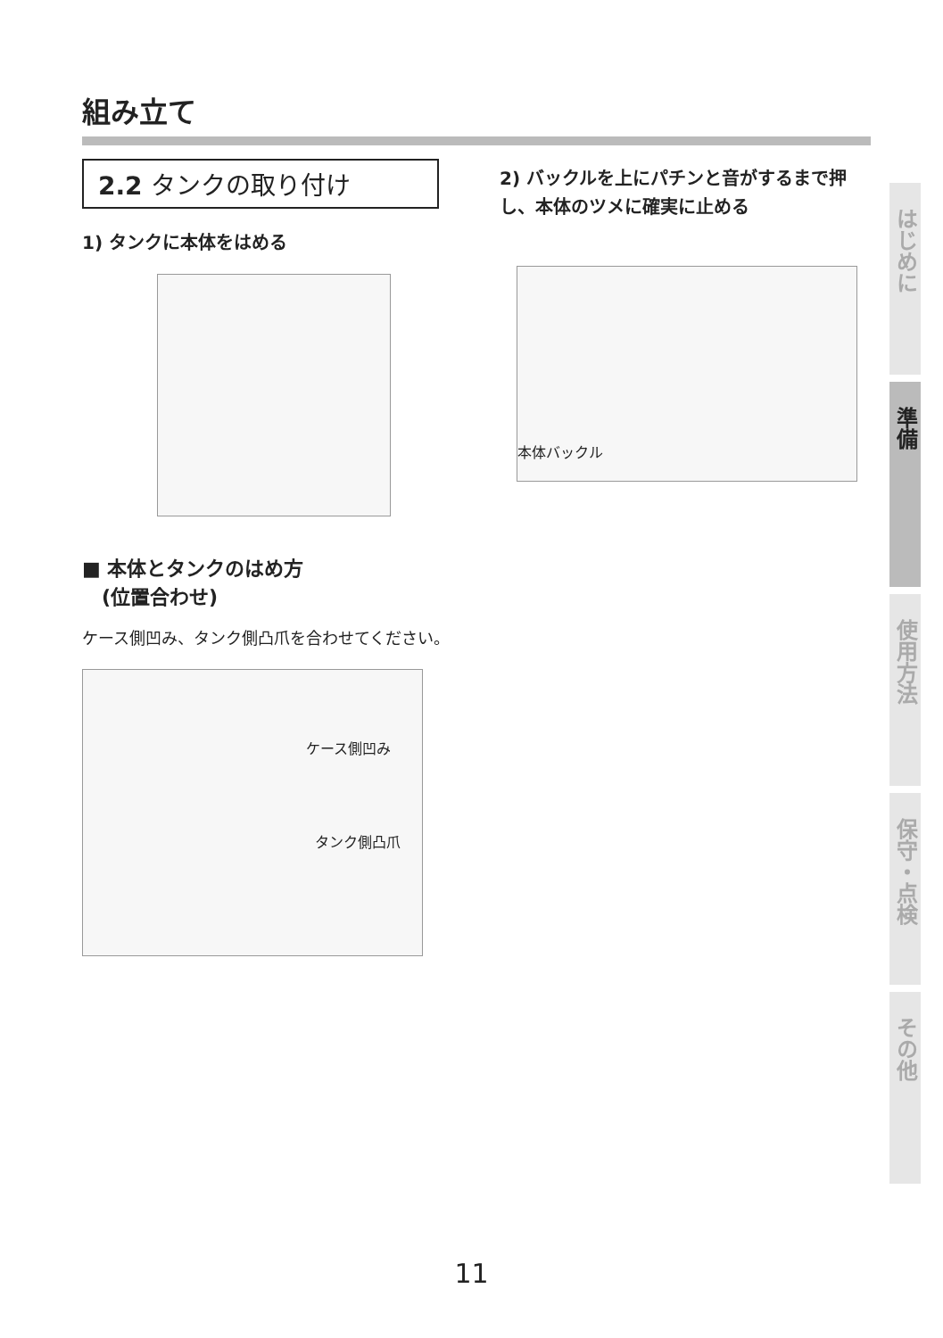組み立て
2.2 タンクの取り付け
1) タンクに本体をはめる
■ 本体とタンクのはめ方
　(位置合わせ)
ケース側凹み、タンク側凸爪を合わせてください。
ケース側凹み
タンク側凸爪
2) バックルを上にパチンと音がするまで押し、本体のツメに確実に止める
本体バックル
はじめに
準備
使用方法
保守・点検
その他
11